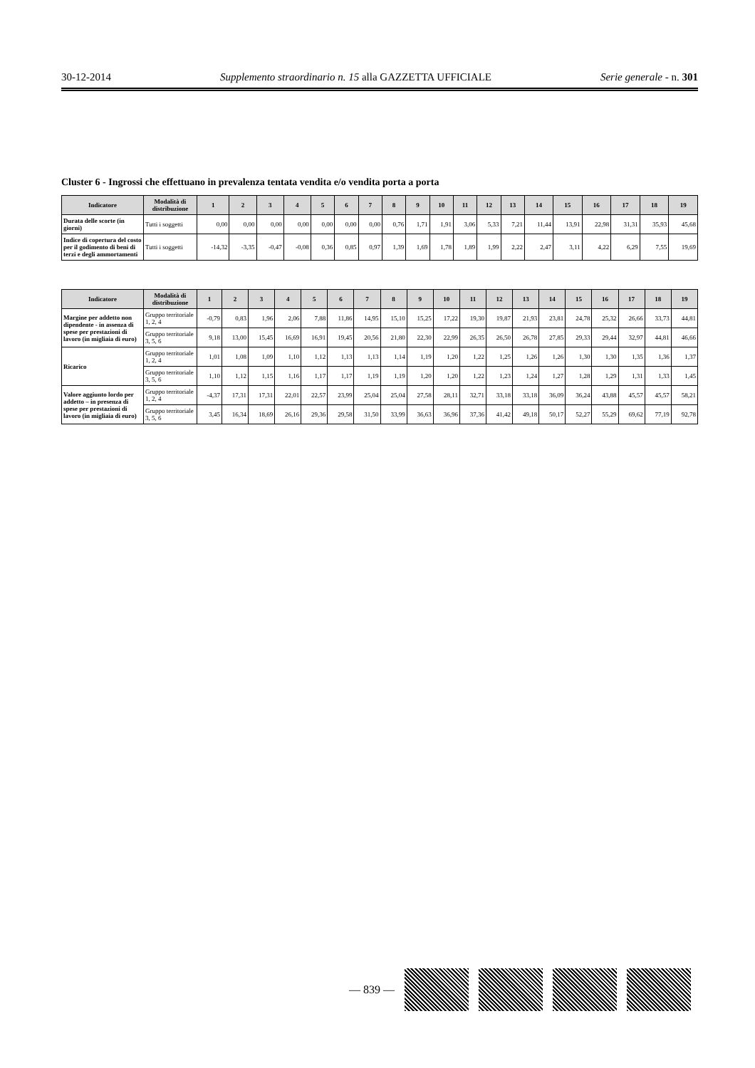30-12-2014 Supplemento straordinario n. 15 alla GAZZETTA UFFICIALE Serie generale - n. 301
Cluster 6 - Ingrossi che effettuano in prevalenza tentata vendita e/o vendita porta a porta
| Indicatore | Modalità di distribuzione | 1 | 2 | 3 | 4 | 5 | 6 | 7 | 8 | 9 | 10 | 11 | 12 | 13 | 14 | 15 | 16 | 17 | 18 | 19 |
| --- | --- | --- | --- | --- | --- | --- | --- | --- | --- | --- | --- | --- | --- | --- | --- | --- | --- | --- | --- | --- |
| Durata delle scorte (in giorni) | Tutti i soggetti | 0,00 | 0,00 | 0,00 | 0,00 | 0,00 | 0,00 | 0,00 | 0,76 | 1,71 | 1,91 | 3,06 | 5,33 | 7,21 | 11,44 | 13,91 | 22,98 | 31,31 | 35,93 | 45,68 |
| Indice di copertura del costo per il godimento di beni di terzi e degli ammortamenti | Tutti i soggetti | -14,32 | -3,35 | -0,47 | -0,08 | 0,36 | 0,85 | 0,97 | 1,39 | 1,69 | 1,78 | 1,89 | 1,99 | 2,22 | 2,47 | 3,11 | 4,22 | 6,29 | 7,55 | 19,69 |
| Indicatore | Modalità di distribuzione | 1 | 2 | 3 | 4 | 5 | 6 | 7 | 8 | 9 | 10 | 11 | 12 | 13 | 14 | 15 | 16 | 17 | 18 | 19 |
| --- | --- | --- | --- | --- | --- | --- | --- | --- | --- | --- | --- | --- | --- | --- | --- | --- | --- | --- | --- | --- |
| Margine per addetto non dipendente - in assenza di spese per prestazioni di lavoro (in migliaia di euro) | Gruppo territoriale 1, 2, 4 | -0,79 | 0,83 | 1,96 | 2,06 | 7,88 | 11,86 | 14,95 | 15,10 | 15,25 | 17,22 | 19,30 | 19,87 | 21,93 | 23,81 | 24,78 | 25,32 | 26,66 | 33,73 | 44,81 |
| | Gruppo territoriale 3, 5, 6 | 9,18 | 13,00 | 15,45 | 16,69 | 16,91 | 19,45 | 20,56 | 21,80 | 22,30 | 22,99 | 26,35 | 26,50 | 26,78 | 27,85 | 29,33 | 29,44 | 32,97 | 44,81 | 46,66 |
| Ricarico | Gruppo territoriale 1, 2, 4 | 1,01 | 1,08 | 1,09 | 1,10 | 1,12 | 1,13 | 1,13 | 1,14 | 1,19 | 1,20 | 1,22 | 1,25 | 1,26 | 1,26 | 1,30 | 1,30 | 1,35 | 1,36 | 1,37 |
| | Gruppo territoriale 3, 5, 6 | 1,10 | 1,12 | 1,15 | 1,16 | 1,17 | 1,17 | 1,19 | 1,19 | 1,20 | 1,20 | 1,22 | 1,23 | 1,24 | 1,27 | 1,28 | 1,29 | 1,31 | 1,33 | 1,45 |
| Valore aggiunto lordo per addetto – in presenza di spese per prestazioni di lavoro (in migliaia di euro) | Gruppo territoriale 1, 2, 4 | -4,37 | 17,31 | 17,31 | 22,01 | 22,57 | 23,99 | 25,04 | 25,04 | 27,58 | 28,11 | 32,71 | 33,18 | 33,18 | 36,09 | 36,24 | 43,88 | 45,57 | 45,57 | 58,21 |
| | Gruppo territoriale 3, 5, 6 | 3,45 | 16,34 | 18,69 | 26,16 | 29,36 | 29,58 | 31,50 | 33,99 | 36,63 | 36,96 | 37,36 | 41,42 | 49,18 | 50,17 | 52,27 | 55,29 | 69,62 | 77,19 | 92,78 |
— 839 —